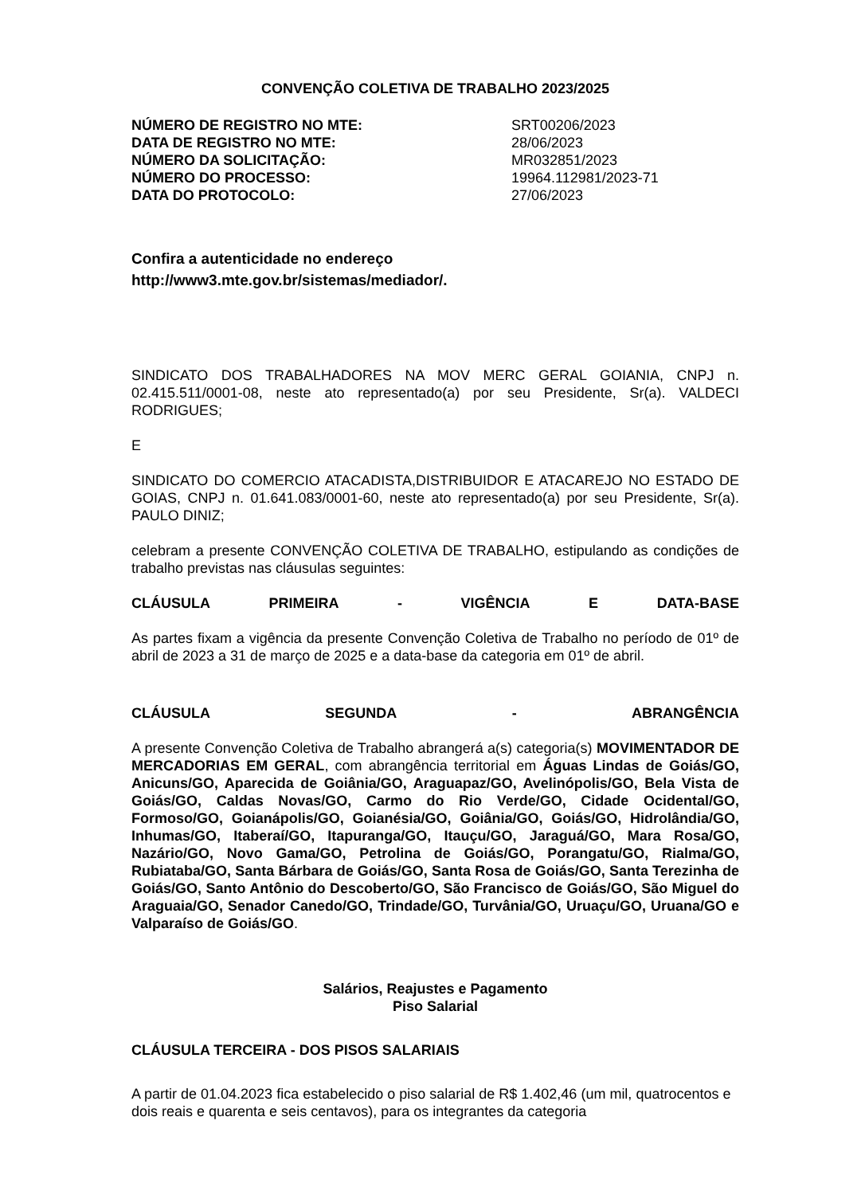CONVENÇÃO COLETIVA DE TRABALHO 2023/2025
| NÚMERO DE REGISTRO NO MTE: | SRT00206/2023 |
| DATA DE REGISTRO NO MTE: | 28/06/2023 |
| NÚMERO DA SOLICITAÇÃO: | MR032851/2023 |
| NÚMERO DO PROCESSO: | 19964.112981/2023-71 |
| DATA DO PROTOCOLO: | 27/06/2023 |
Confira a autenticidade no endereço
http://www3.mte.gov.br/sistemas/mediador/.
SINDICATO DOS TRABALHADORES NA MOV MERC GERAL GOIANIA, CNPJ n. 02.415.511/0001-08, neste ato representado(a) por seu Presidente, Sr(a). VALDECI RODRIGUES;
E
SINDICATO DO COMERCIO ATACADISTA,DISTRIBUIDOR E ATACAREJO NO ESTADO DE GOIAS, CNPJ n. 01.641.083/0001-60, neste ato representado(a) por seu Presidente, Sr(a). PAULO DINIZ;
celebram a presente CONVENÇÃO COLETIVA DE TRABALHO, estipulando as condições de trabalho previstas nas cláusulas seguintes:
CLÁUSULA PRIMEIRA - VIGÊNCIA E DATA-BASE
As partes fixam a vigência da presente Convenção Coletiva de Trabalho no período de 01º de abril de 2023 a 31 de março de 2025 e a data-base da categoria em 01º de abril.
CLÁUSULA SEGUNDA - ABRANGÊNCIA
A presente Convenção Coletiva de Trabalho abrangerá a(s) categoria(s) MOVIMENTADOR DE MERCADORIAS EM GERAL, com abrangência territorial em Águas Lindas de Goiás/GO, Anicuns/GO, Aparecida de Goiânia/GO, Araguapaz/GO, Avelinópolis/GO, Bela Vista de Goiás/GO, Caldas Novas/GO, Carmo do Rio Verde/GO, Cidade Ocidental/GO, Formoso/GO, Goianápolis/GO, Goianésia/GO, Goiânia/GO, Goiás/GO, Hidrolândia/GO, Inhumas/GO, Itaberaí/GO, Itapuranga/GO, Itauçu/GO, Jaraguá/GO, Mara Rosa/GO, Nazário/GO, Novo Gama/GO, Petrolina de Goiás/GO, Porangatu/GO, Rialma/GO, Rubiataba/GO, Santa Bárbara de Goiás/GO, Santa Rosa de Goiás/GO, Santa Terezinha de Goiás/GO, Santo Antônio do Descoberto/GO, São Francisco de Goiás/GO, São Miguel do Araguaia/GO, Senador Canedo/GO, Trindade/GO, Turvânia/GO, Uruaçu/GO, Uruana/GO e Valparaíso de Goiás/GO.
Salários, Reajustes e Pagamento
Piso Salarial
CLÁUSULA TERCEIRA - DOS PISOS SALARIAIS
A partir de 01.04.2023 fica estabelecido o piso salarial de R$ 1.402,46 (um mil, quatrocentos e dois reais e quarenta e seis centavos), para os integrantes da categoria